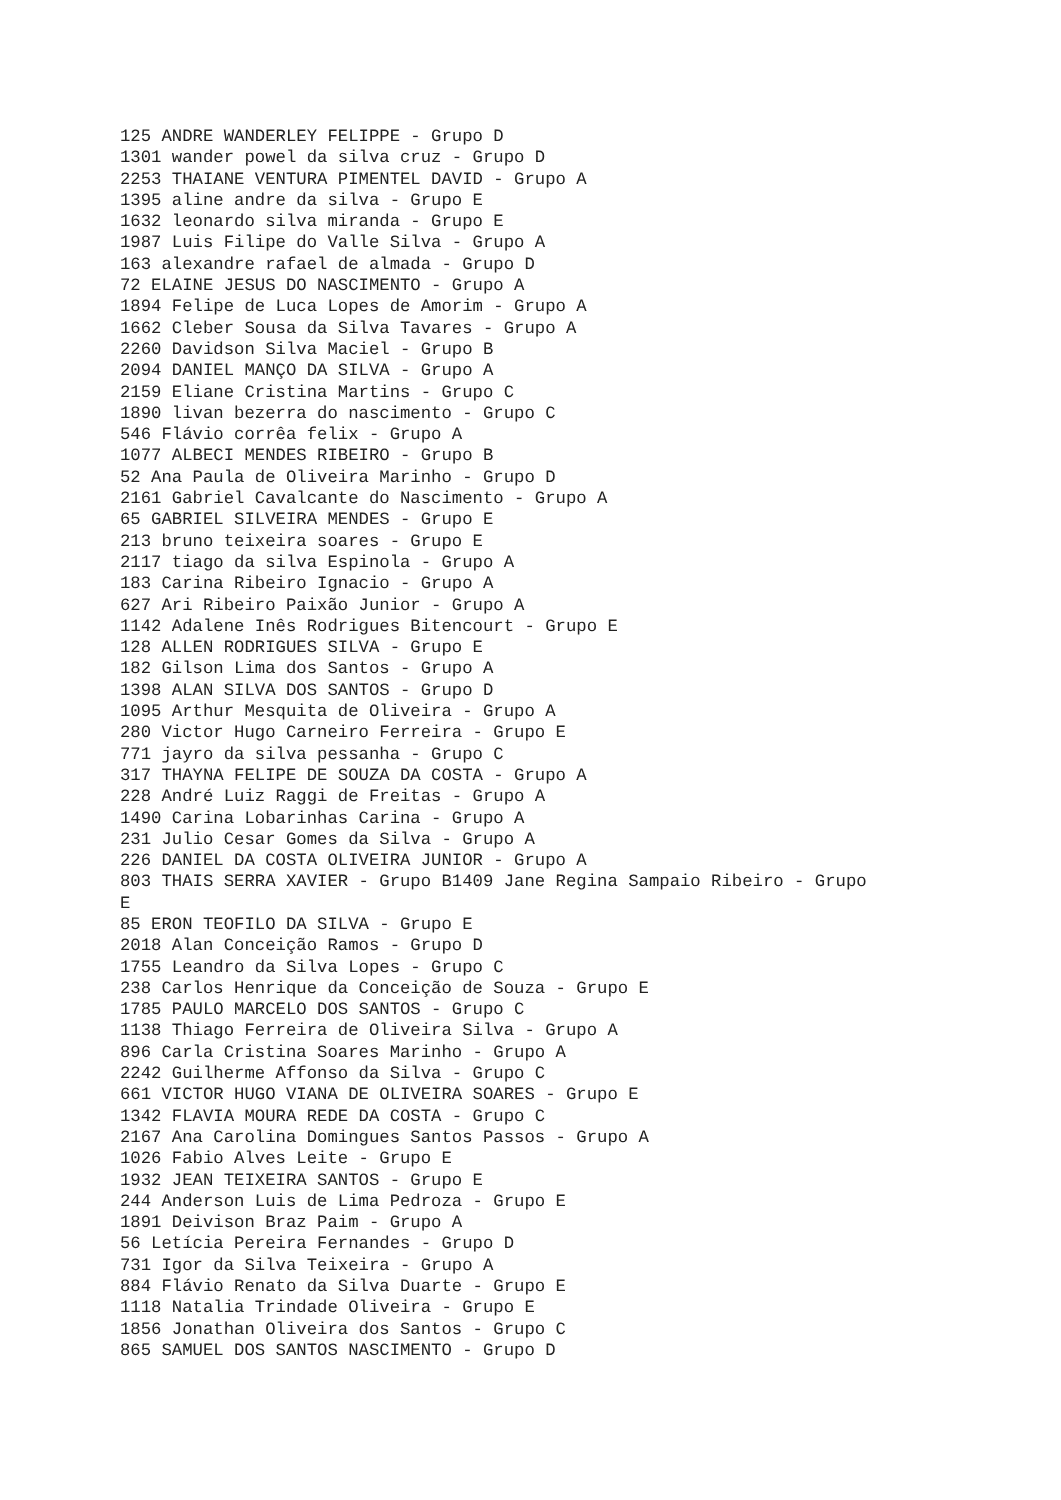125 ANDRE WANDERLEY FELIPPE - Grupo D
1301 wander powel da silva cruz - Grupo D
2253 THAIANE VENTURA PIMENTEL DAVID - Grupo A
1395 aline andre da silva - Grupo E
1632 leonardo silva miranda - Grupo E
1987 Luis Filipe do Valle Silva - Grupo A
163 alexandre rafael de almada - Grupo D
72 ELAINE JESUS DO NASCIMENTO - Grupo A
1894 Felipe de Luca Lopes de Amorim - Grupo A
1662 Cleber Sousa da Silva Tavares - Grupo A
2260 Davidson Silva Maciel - Grupo B
2094 DANIEL MANÇO DA SILVA - Grupo A
2159 Eliane Cristina Martins - Grupo C
1890 livan bezerra do nascimento - Grupo C
546 Flávio corrêa felix - Grupo A
1077 ALBECI MENDES RIBEIRO - Grupo B
52 Ana Paula de Oliveira Marinho - Grupo D
2161 Gabriel Cavalcante do Nascimento - Grupo A
65 GABRIEL SILVEIRA MENDES - Grupo E
213 bruno teixeira soares - Grupo E
2117 tiago da silva Espinola - Grupo A
183 Carina Ribeiro Ignacio - Grupo A
627 Ari Ribeiro Paixão Junior - Grupo A
1142 Adalene Inês Rodrigues Bitencourt - Grupo E
128 ALLEN RODRIGUES SILVA - Grupo E
182 Gilson Lima dos Santos - Grupo A
1398 ALAN SILVA DOS SANTOS - Grupo D
1095 Arthur Mesquita de Oliveira - Grupo A
280 Victor Hugo Carneiro Ferreira - Grupo E
771 jayro da silva pessanha - Grupo C
317 THAYNA FELIPE DE SOUZA DA COSTA - Grupo A
228 André Luiz Raggi de Freitas - Grupo A
1490 Carina Lobarinhas Carina - Grupo A
231 Julio Cesar Gomes da Silva - Grupo A
226 DANIEL DA COSTA OLIVEIRA JUNIOR - Grupo A
803 THAIS SERRA XAVIER - Grupo B1409 Jane Regina Sampaio Ribeiro - Grupo
E
85 ERON TEOFILO DA SILVA - Grupo E
2018 Alan Conceição Ramos - Grupo D
1755 Leandro da Silva Lopes - Grupo C
238 Carlos Henrique da Conceição de Souza - Grupo E
1785 PAULO MARCELO DOS SANTOS - Grupo C
1138 Thiago Ferreira de Oliveira Silva - Grupo A
896 Carla Cristina Soares Marinho - Grupo A
2242 Guilherme Affonso da Silva - Grupo C
661 VICTOR HUGO VIANA DE OLIVEIRA SOARES - Grupo E
1342 FLAVIA MOURA REDE DA COSTA - Grupo C
2167 Ana Carolina Domingues Santos Passos - Grupo A
1026 Fabio Alves Leite - Grupo E
1932 JEAN TEIXEIRA SANTOS - Grupo E
244 Anderson Luis de Lima Pedroza - Grupo E
1891 Deivison Braz Paim - Grupo A
56 Letícia Pereira Fernandes - Grupo D
731 Igor da Silva Teixeira - Grupo A
884 Flávio Renato da Silva Duarte - Grupo E
1118 Natalia Trindade Oliveira - Grupo E
1856 Jonathan Oliveira dos Santos - Grupo C
865 SAMUEL DOS SANTOS NASCIMENTO - Grupo D